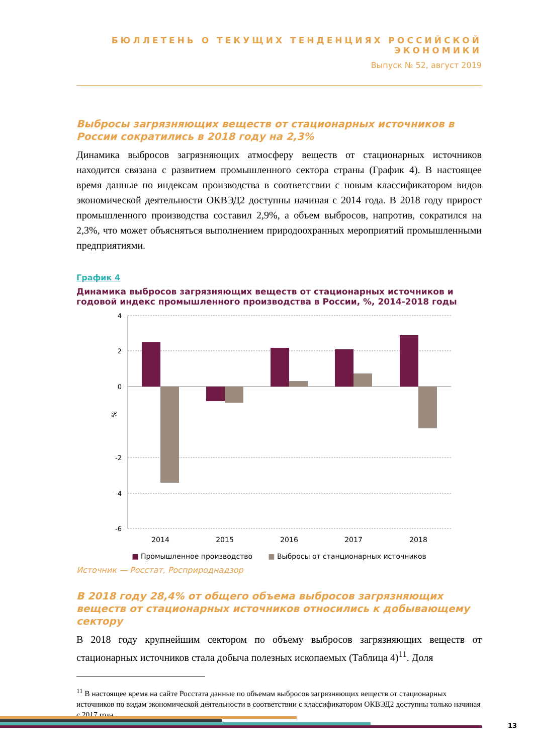БЮЛЛЕТЕНЬ О ТЕКУЩИХ ТЕНДЕНЦИЯХ РОССИЙСКОЙ ЭКОНОМИКИ
Выпуск № 52, август 2019
Выбросы загрязняющих веществ от стационарных источников в России сократились в 2018 году на 2,3%
Динамика выбросов загрязняющих атмосферу веществ от стационарных источников находится связана с развитием промышленного сектора страны (График 4). В настоящее время данные по индексам производства в соответствии с новым классификатором видов экономической деятельности ОКВЭД2 доступны начиная с 2014 года. В 2018 году прирост промышленного производства составил 2,9%, а объем выбросов, напротив, сократился на 2,3%, что может объясняться выполнением природоохранных мероприятий промышленными предприятиями.
График 4
Динамика выбросов загрязняющих веществ от стационарных источников и годовой индекс промышленного производства в России, %, 2014-2018 годы
4
2
0
-2
-4
-6
%
2014
2015
2016
2017
2018
■ Промышленное производство ■ Выбросы от станционарных источников
Источник — Росстат, Росприроднадзор
В 2018 году 28,4% от общего объема выбросов загрязняющих веществ от стационарных источников относились к добывающему сектору
В 2018 году крупнейшим сектором по объему выбросов загрязняющих веществ от стационарных источников стала добыча полезных ископаемых (Таблица 4)<sup>11</sup>. Доля
<sup>11</sup> В настоящее время на сайте Росстата данные по объемам выбросов загрязняющих веществ от стационарных источников по видам экономической деятельности в соответствии с классификатором ОКВЭД2 доступны только начиная с 2017 года.
13